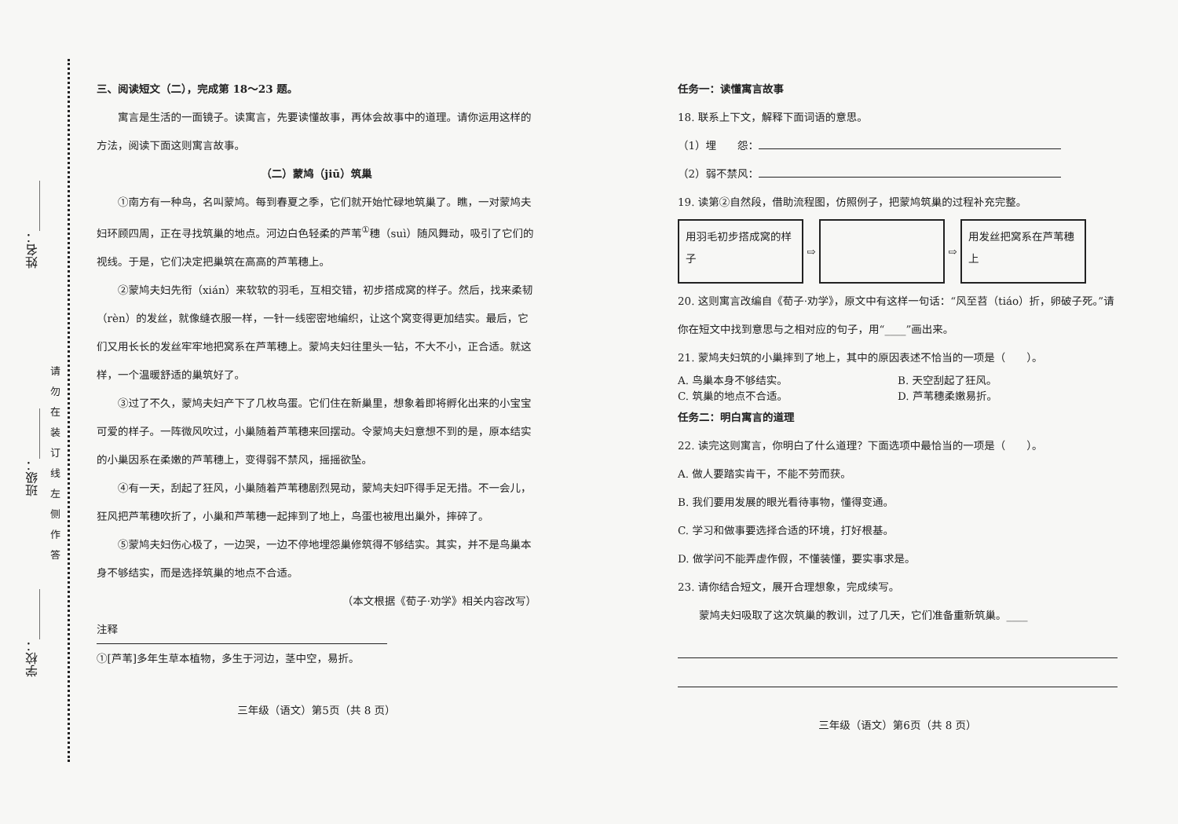姓名：________
班级：________
学校：________
请勿在装订线左侧作答
三、阅读短文（二），完成第 18～23 题。
寓言是生活的一面镜子。读寓言，先要读懂故事，再体会故事中的道理。请你运用这样的方法，阅读下面这则寓言故事。
（二）蒙鸠（jiū）筑巢
①南方有一种鸟，名叫蒙鸠。每到春夏之季，它们就开始忙碌地筑巢了。瞧，一对蒙鸠夫妇环顾四周，正在寻找筑巢的地点。河边白色轻柔的芦苇<sup>①</sup>穗（suì）随风舞动，吸引了它们的视线。于是，它们决定把巢筑在高高的芦苇穗上。
②蒙鸠夫妇先衔（xián）来软软的羽毛，互相交错，初步搭成窝的样子。然后，找来柔韧（rèn）的发丝，就像缝衣服一样，一针一线密密地编织，让这个窝变得更加结实。最后，它们又用长长的发丝牢牢地把窝系在芦苇穗上。蒙鸠夫妇往里头一钻，不大不小，正合适。就这样，一个温暖舒适的巢筑好了。
③过了不久，蒙鸠夫妇产下了几枚鸟蛋。它们住在新巢里，想象着即将孵化出来的小宝宝可爱的样子。一阵微风吹过，小巢随着芦苇穗来回摆动。令蒙鸠夫妇意想不到的是，原本结实的小巢因系在柔嫩的芦苇穗上，变得弱不禁风，摇摇欲坠。
④有一天，刮起了狂风，小巢随着芦苇穗剧烈晃动，蒙鸠夫妇吓得手足无措。不一会儿，狂风把芦苇穗吹折了，小巢和芦苇穗一起摔到了地上，鸟蛋也被甩出巢外，摔碎了。
⑤蒙鸠夫妇伤心极了，一边哭，一边不停地埋怨巢修筑得不够结实。其实，并不是鸟巢本身不够结实，而是选择筑巢的地点不合适。
（本文根据《荀子·劝学》相关内容改写）
注释
①[芦苇]多年生草本植物，多生于河边，茎中空，易折。
三年级（语文）第5页（共 8 页）
任务一：读懂寓言故事
18. 联系上下文，解释下面词语的意思。
（1）埋　　怨：
（2）弱不禁风：
19. 读第②自然段，借助流程图，仿照例子，把蒙鸠筑巢的过程补充完整。
用羽毛初步搭成窝的样子
⇨ ⇨
用发丝把窝系在芦苇穗上
20. 这则寓言改编自《荀子·劝学》，原文中有这样一句话：“风至苕（tiáo）折，卵破子死。”请你在短文中找到意思与之相对应的句子，用“____”画出来。
21. 蒙鸠夫妇筑的小巢摔到了地上，其中的原因表述不恰当的一项是（　　）。
A. 鸟巢本身不够结实。 B. 天空刮起了狂风。
C. 筑巢的地点不合适。 D. 芦苇穗柔嫩易折。
任务二：明白寓言的道理
22. 读完这则寓言，你明白了什么道理？下面选项中最恰当的一项是（　　）。
A. 做人要踏实肯干，不能不劳而获。
B. 我们要用发展的眼光看待事物，懂得变通。
C. 学习和做事要选择合适的环境，打好根基。
D. 做学问不能弄虚作假，不懂装懂，要实事求是。
23. 请你结合短文，展开合理想象，完成续写。
蒙鸠夫妇吸取了这次筑巢的教训，过了几天，它们准备重新筑巢。____
三年级（语文）第6页（共 8 页）